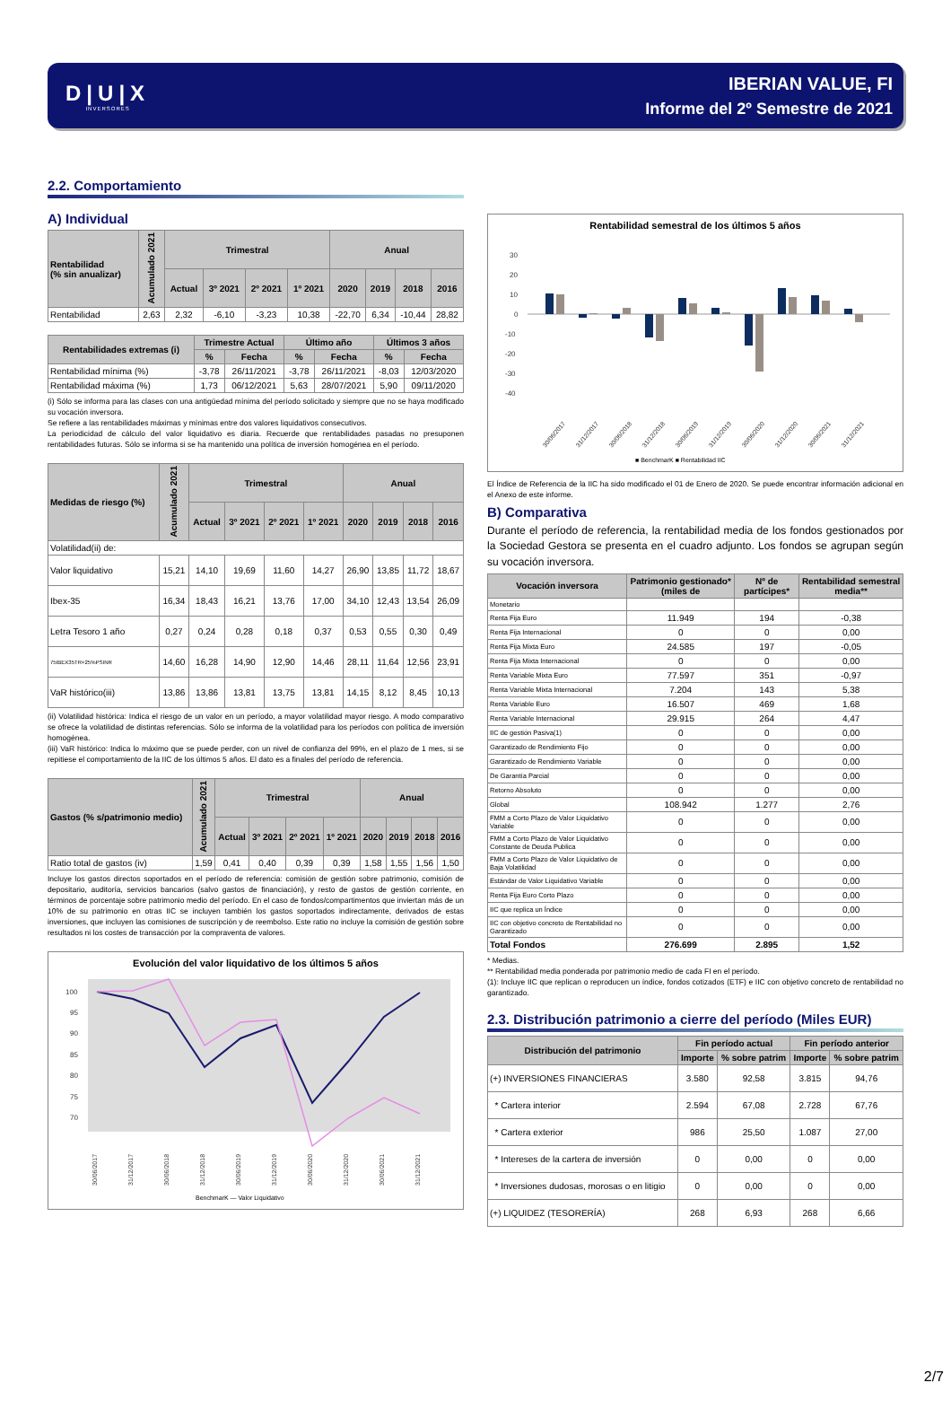D|U|X
INVERSORES
IBERIAN VALUE, FI
Informe del 2º Semestre de 2021
2.2. Comportamiento
A) Individual
| Rentabilidad (% sin anualizar) | Acumulado 2021 | Trimestral | | | | Anual | | | |
| --- | --- | --- | --- | --- | --- | --- | --- | --- | --- |
| | | Actual | 3º 2021 | 2º 2021 | 1º 2021 | 2020 | 2019 | 2018 | 2016 |
| Rentabilidad | 2,63 | 2,32 | -6,10 | -3,23 | 10,38 | -22,70 | 6,34 | -10,44 | 28,82 |
| Rentabilidades extremas (i) | Trimestre Actual | | Último año | | Últimos 3 años | |
| --- | --- | --- | --- | --- | --- | --- |
| | % | Fecha | % | Fecha | % | Fecha |
| Rentabilidad mínima (%) | -3,78 | 26/11/2021 | -3,78 | 26/11/2021 | -8,03 | 12/03/2020 |
| Rentabilidad máxima (%) | 1,73 | 06/12/2021 | 5,63 | 28/07/2021 | 5,90 | 09/11/2020 |
(i) Sólo se informa para las clases con una antigüedad mínima del período solicitado y siempre que no se haya modificado su vocación inversora.
Se refiere a las rentabilidades máximas y mínimas entre dos valores liquidativos consecutivos.
La periodicidad de cálculo del valor liquidativo es diaria. Recuerde que rentabilidades pasadas no presuponen rentabilidades futuras. Sólo se informa si se ha mantenido una política de inversión homogénea en el período.
| Medidas de riesgo (%) | Acumulado 2021 | Trimestral | | | | Anual | | | |
| --- | --- | --- | --- | --- | --- | --- | --- | --- | --- |
| | | Actual | 3º 2021 | 2º 2021 | 1º 2021 | 2020 | 2019 | 2018 | 2016 |
| Volatilidad(ii) de: | | | | | | | | | |
| Valor liquidativo | 15,21 | 14,10 | 19,69 | 11,60 | 14,27 | 26,90 | 13,85 | 11,72 | 18,67 |
| Ibex-35 | 16,34 | 18,43 | 16,21 | 13,76 | 17,00 | 34,10 | 12,43 | 13,54 | 26,09 |
| Letra Tesoro 1 año | 0,27 | 0,24 | 0,28 | 0,18 | 0,37 | 0,53 | 0,55 | 0,30 | 0,49 |
| 75IBEX35TR+25%PSINR | 14,60 | 16,28 | 14,90 | 12,90 | 14,46 | 28,11 | 11,64 | 12,56 | 23,91 |
| VaR histórico(iii) | 13,86 | 13,86 | 13,81 | 13,75 | 13,81 | 14,15 | 8,12 | 8,45 | 10,13 |
(ii) Volatilidad histórica: Indica el riesgo de un valor en un período, a mayor volatilidad mayor riesgo. A modo comparativo se ofrece la volatilidad de distintas referencias. Sólo se informa de la volatilidad para los períodos con política de inversión homogénea.
(iii) VaR histórico: Indica lo máximo que se puede perder, con un nivel de confianza del 99%, en el plazo de 1 mes, si se repitiese el comportamiento de la IIC de los últimos 5 años. El dato es a finales del período de referencia.
| Gastos (% s/patrimonio medio) | Acumulado 2021 | Trimestral | | | | Anual | | | |
| --- | --- | --- | --- | --- | --- | --- | --- | --- | --- |
| | | Actual | 3º 2021 | 2º 2021 | 1º 2021 | 2020 | 2019 | 2018 | 2016 |
| Ratio total de gastos (iv) | 1,59 | 0,41 | 0,40 | 0,39 | 0,39 | 1,58 | 1,55 | 1,56 | 1,50 |
Incluye los gastos directos soportados en el período de referencia: comisión de gestión sobre patrimonio, comisión de depositario, auditoría, servicios bancarios (salvo gastos de financiación), y resto de gastos de gestión corriente, en términos de porcentaje sobre patrimonio medio del período. En el caso de fondos/compartimentos que inviertan más de un 10% de su patrimonio en otras IIC se incluyen también los gastos soportados indirectamente, derivados de estas inversiones, que incluyen las comisiones de suscripción y de reembolso. Este ratio no incluye la comisión de gestión sobre resultados ni los costes de transacción por la compraventa de valores.
Evolución del valor liquidativo de los últimos 5 años
100
95
90
85
80
75
70
30/06/2017
31/12/2017
30/06/2018
31/12/2018
30/06/2019
31/12/2019
30/06/2020
31/12/2020
30/06/2021
31/12/2021
BenchmarK — Valor Liquidativo
Rentabilidad semestral de los últimos 5 años
30
20
10
0
-10
-20
-30
-40
30/06/2017
31/12/2017
30/06/2018
31/12/2018
30/06/2019
31/12/2019
30/06/2020
31/12/2020
30/06/2021
31/12/2021
■ BenchmarK ■ Rentabilidad IIC
El Índice de Referencia de la IIC ha sido modificado el 01 de Enero de 2020. Se puede encontrar información adicional en el Anexo de este informe.
B) Comparativa
Durante el período de referencia, la rentabilidad media de los fondos gestionados por la Sociedad Gestora se presenta en el cuadro adjunto. Los fondos se agrupan según su vocación inversora.
| Vocación inversora | Patrimonio gestionado* (miles de | Nº de partícipes* | Rentabilidad semestral media** |
| --- | --- | --- | --- |
| Monetario | | | |
| Renta Fija Euro | 11.949 | 194 | -0,38 |
| Renta Fija Internacional | 0 | 0 | 0,00 |
| Renta Fija Mixta Euro | 24.585 | 197 | -0,05 |
| Renta Fija Mixta Internacional | 0 | 0 | 0,00 |
| Renta Variable Mixta Euro | 77.597 | 351 | -0,97 |
| Renta Variable Mixta Internacional | 7.204 | 143 | 5,38 |
| Renta Variable Euro | 16.507 | 469 | 1,68 |
| Renta Variable Internacional | 29.915 | 264 | 4,47 |
| IIC de gestión Pasiva(1) | 0 | 0 | 0,00 |
| Garantizado de Rendimiento Fijo | 0 | 0 | 0,00 |
| Garantizado de Rendimiento Variable | 0 | 0 | 0,00 |
| De Garantía Parcial | 0 | 0 | 0,00 |
| Retorno Absoluto | 0 | 0 | 0,00 |
| Global | 108.942 | 1.277 | 2,76 |
| FMM a Corto Plazo de Valor Liquidativo Variable | 0 | 0 | 0,00 |
| FMM a Corto Plazo de Valor Liquidativo Constante de Deuda Publica | 0 | 0 | 0,00 |
| FMM a Corto Plazo de Valor Liquidativo de Baja Volatilidad | 0 | 0 | 0,00 |
| Estándar de Valor Liquidativo Variable | 0 | 0 | 0,00 |
| Renta Fija Euro Corto Plazo | 0 | 0 | 0,00 |
| IIC que replica un Índice | 0 | 0 | 0,00 |
| IIC con objetivo concreto de Rentabilidad no Garantizado | 0 | 0 | 0,00 |
| Total Fondos | 276.699 | 2.895 | 1,52 |
* Medias.
** Rentabilidad media ponderada por patrimonio medio de cada FI en el período.
(1): Incluye IIC que replican o reproducen un índice, fondos cotizados (ETF) e IIC con objetivo concreto de rentabilidad no garantizado.
2.3. Distribución patrimonio a cierre del período (Miles EUR)
| Distribución del patrimonio | Fin período actual | | Fin período anterior | |
| --- | --- | --- | --- | --- |
| | Importe | % sobre patrim | Importe | % sobre patrim |
| (+) INVERSIONES FINANCIERAS | 3.580 | 92,58 | 3.815 | 94,76 |
| * Cartera interior | 2.594 | 67,08 | 2.728 | 67,76 |
| * Cartera exterior | 986 | 25,50 | 1.087 | 27,00 |
| * Intereses de la cartera de inversión | 0 | 0,00 | 0 | 0,00 |
| * Inversiones dudosas, morosas o en litigio | 0 | 0,00 | 0 | 0,00 |
| (+) LIQUIDEZ (TESORERÍA) | 268 | 6,93 | 268 | 6,66 |
2/7